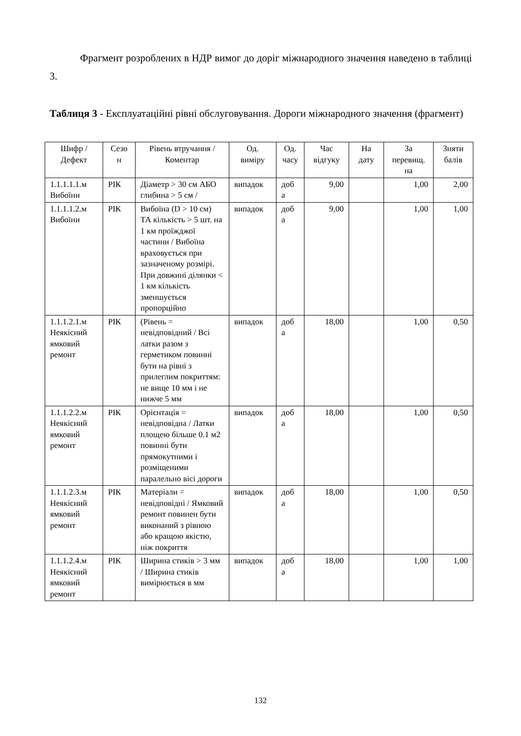Фрагмент розроблених в НДР вимог до доріг міжнародного значення наведено в таблиці 3.
Таблиця 3 - Експлуатаційні рівні обслуговування. Дороги міжнародного значення (фрагмент)
| Шифр / Дефект | Сезо н | Рівень втручання / Коментар | Од. виміру | Од. часу | Час відгуку | На дату | За перевищ. на | Зняти балів |
| --- | --- | --- | --- | --- | --- | --- | --- | --- |
| 1.1.1.1.1.м Вибоїни | РІК | Діаметр > 30 см АБО глибина > 5 см / | випадок | доб а | 9,00 | | 1,00 | 2,00 |
| 1.1.1.1.2.м Вибоїни | РІК | Вибоїна (D > 10 см) ТА кількість > 5 шт. на 1 км проїжджої частини / Вибоїна враховується при зазначеному розмірі. При довжині ділянки < 1 км кількість зменшується пропорційно | випадок | доб а | 9,00 | | 1,00 | 1,00 |
| 1.1.1.2.1.м Неякісний ямковий ремонт | РІК | (Рівень = невідповідний / Всі латки разом з герметиком повинні бути на рівні з прилеглим покриттям: не вище 10 мм і не нижче 5 мм | випадок | доб а | 18,00 | | 1,00 | 0,50 |
| 1.1.1.2.2.м Неякісний ямковий ремонт | РІК | Орієнтація = невідповідна / Латки площею більше 0.1 м2 повинні бути прямокутними і розміщеними паралельно вісі дороги | випадок | доб а | 18,00 | | 1,00 | 0,50 |
| 1.1.1.2.3.м Неякісний ямковий ремонт | РІК | Матеріали = невідповідні / Ямковий ремонт повинен бути виконаний з рівною або кращою якістю, ніж покриття | випадок | доб а | 18,00 | | 1,00 | 0,50 |
| 1.1.1.2.4.м Неякісний ямковий ремонт | РІК | Ширина стиків > 3 мм / Ширина стиків вимірюється в мм | випадок | доб а | 18,00 | | 1,00 | 1,00 |
132